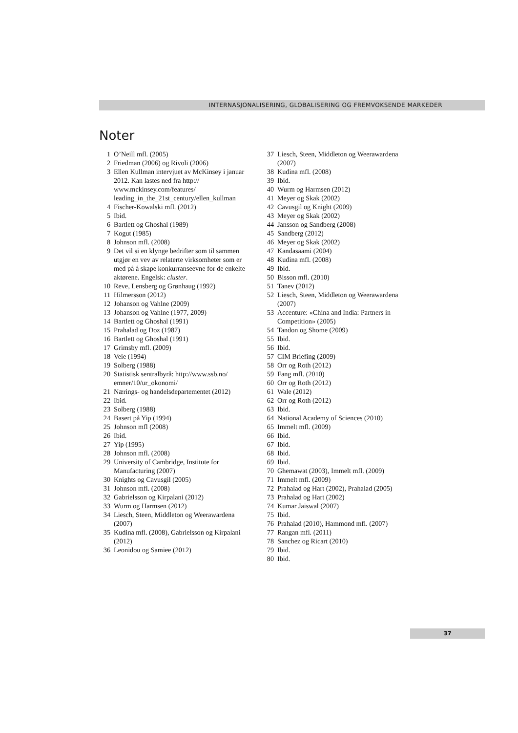INTERNASJONALISERING, GLOBALISERING OG FREMVOKSENDE MARKEDER
Noter
1 O’Neill mfl. (2005)
2 Friedman (2006) og Rivoli (2006)
3 Ellen Kullman intervjuet av McKinsey i januar 2012. Kan lastes ned fra http:// www.mckinsey.com/features/ leading_in_the_21st_century/ellen_kullman
4 Fischer-Kowalski mfl. (2012)
5 Ibid.
6 Bartlett og Ghoshal (1989)
7 Kogut (1985)
8 Johnson mfl. (2008)
9 Det vil si en klynge bedrifter som til sammen utgjør en vev av relaterte virksomheter som er med på å skape konkurranseevne for de enkelte aktørene. Engelsk: cluster.
10 Reve, Lensberg og Grønhaug (1992)
11 Hilmersson (2012)
12 Johanson og Vahlne (2009)
13 Johanson og Vahlne (1977, 2009)
14 Bartlett og Ghoshal (1991)
15 Prahalad og Doz (1987)
16 Bartlett og Ghoshal (1991)
17 Grimsby mfl. (2009)
18 Veie (1994)
19 Solberg (1988)
20 Statistisk sentralbyrå: http://www.ssb.no/ emner/10/ur_okonomi/
21 Nærings- og handelsdepartementet (2012)
22 Ibid.
23 Solberg (1988)
24 Basert på Yip (1994)
25 Johnson mfl (2008)
26 Ibid.
27 Yip (1995)
28 Johnson mfl. (2008)
29 University of Cambridge, Institute for Manufacturing (2007)
30 Knights og Cavusgil (2005)
31 Johnson mfl. (2008)
32 Gabrielsson og Kirpalani (2012)
33 Wurm og Harmsen (2012)
34 Liesch, Steen, Middleton og Weerawardena (2007)
35 Kudina mfl. (2008), Gabrielsson og Kirpalani (2012)
36 Leonidou og Samiee (2012)
37 Liesch, Steen, Middleton og Weerawardena (2007)
38 Kudina mfl. (2008)
39 Ibid.
40 Wurm og Harmsen (2012)
41 Meyer og Skak (2002)
42 Cavusgil og Knight (2009)
43 Meyer og Skak (2002)
44 Jansson og Sandberg (2008)
45 Sandberg (2012)
46 Meyer og Skak (2002)
47 Kandasaami (2004)
48 Kudina mfl. (2008)
49 Ibid.
50 Bisson mfl. (2010)
51 Tanev (2012)
52 Liesch, Steen, Middleton og Weerawardena (2007)
53 Accenture: «China and India: Partners in Competition» (2005)
54 Tandon og Shome (2009)
55 Ibid.
56 Ibid.
57 CIM Briefing (2009)
58 Orr og Roth (2012)
59 Fang mfl. (2010)
60 Orr og Roth (2012)
61 Wale (2012)
62 Orr og Roth (2012)
63 Ibid.
64 National Academy of Sciences (2010)
65 Immelt mfl. (2009)
66 Ibid.
67 Ibid.
68 Ibid.
69 Ibid.
70 Ghemawat (2003), Immelt mfl. (2009)
71 Immelt mfl. (2009)
72 Prahalad og Hart (2002), Prahalad (2005)
73 Prahalad og Hart (2002)
74 Kumar Jaiswal (2007)
75 Ibid.
76 Prahalad (2010), Hammond mfl. (2007)
77 Rangan mfl. (2011)
78 Sanchez og Ricart (2010)
79 Ibid.
80 Ibid.
37